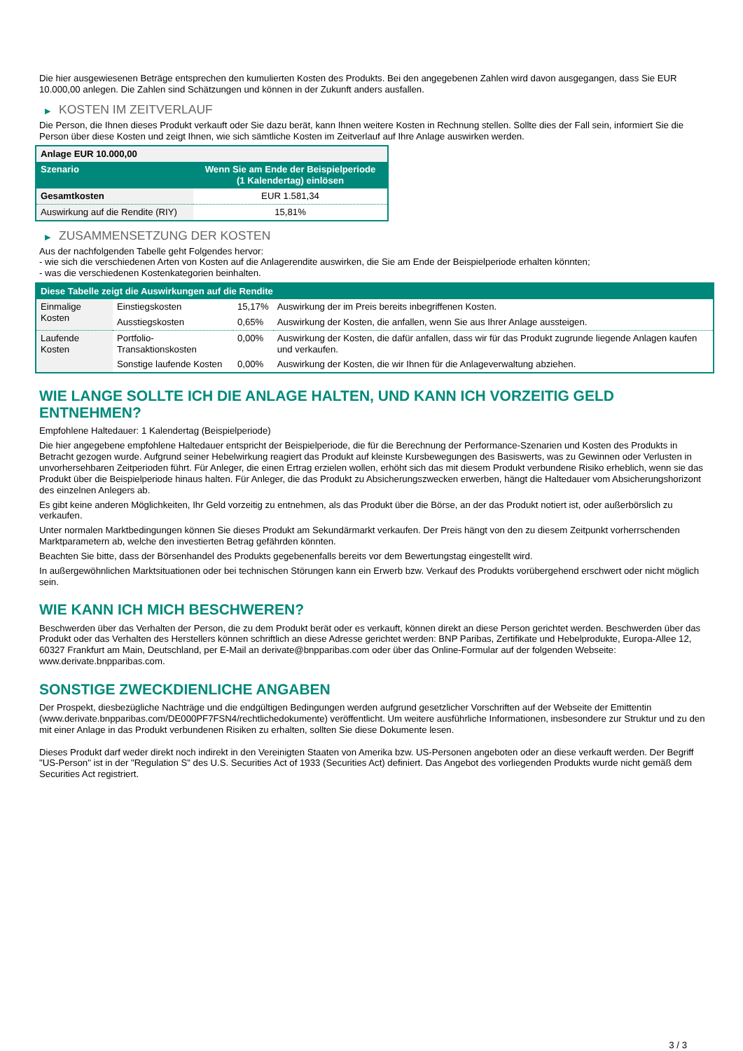Die hier ausgewiesenen Beträge entsprechen den kumulierten Kosten des Produkts. Bei den angegebenen Zahlen wird davon ausgegangen, dass Sie EUR 10.000,00 anlegen. Die Zahlen sind Schätzungen und können in der Zukunft anders ausfallen.
▶ KOSTEN IM ZEITVERLAUF
Die Person, die Ihnen dieses Produkt verkauft oder Sie dazu berät, kann Ihnen weitere Kosten in Rechnung stellen. Sollte dies der Fall sein, informiert Sie die Person über diese Kosten und zeigt Ihnen, wie sich sämtliche Kosten im Zeitverlauf auf Ihre Anlage auswirken werden.
| Anlage EUR 10.000,00 | |
| Szenario | Wenn Sie am Ende der Beispielperiode (1 Kalendertag) einlösen |
| Gesamtkosten | EUR 1.581,34 |
| Auswirkung auf die Rendite (RIY) | 15,81% |
▶ ZUSAMMENSETZUNG DER KOSTEN
Aus der nachfolgenden Tabelle geht Folgendes hervor:
- wie sich die verschiedenen Arten von Kosten auf die Anlagerendite auswirken, die Sie am Ende der Beispielperiode erhalten könnten;
- was die verschiedenen Kostenkategorien beinhalten.
| Diese Tabelle zeigt die Auswirkungen auf die Rendite | | | |
| Einmalige Kosten | Einstiegskosten | 15,17% | Auswirkung der im Preis bereits inbegriffenen Kosten. |
| | Ausstiegskosten | 0,65% | Auswirkung der Kosten, die anfallen, wenn Sie aus Ihrer Anlage aussteigen. |
| Laufende Kosten | Portfolio-Transaktionskosten | 0,00% | Auswirkung der Kosten, die dafür anfallen, dass wir für das Produkt zugrunde liegende Anlagen kaufen und verkaufen. |
| | Sonstige laufende Kosten | 0,00% | Auswirkung der Kosten, die wir Ihnen für die Anlageverwaltung abziehen. |
WIE LANGE SOLLTE ICH DIE ANLAGE HALTEN, UND KANN ICH VORZEITIG GELD ENTNEHMEN?
Empfohlene Haltedauer: 1 Kalendertag (Beispielperiode)
Die hier angegebene empfohlene Haltedauer entspricht der Beispielperiode, die für die Berechnung der Performance-Szenarien und Kosten des Produkts in Betracht gezogen wurde. Aufgrund seiner Hebelwirkung reagiert das Produkt auf kleinste Kursbewegungen des Basiswerts, was zu Gewinnen oder Verlusten in unvorhersehbaren Zeitperioden führt. Für Anleger, die einen Ertrag erzielen wollen, erhöht sich das mit diesem Produkt verbundene Risiko erheblich, wenn sie das Produkt über die Beispielperiode hinaus halten. Für Anleger, die das Produkt zu Absicherungszwecken erwerben, hängt die Haltedauer vom Absicherungshorizont des einzelnen Anlegers ab.
Es gibt keine anderen Möglichkeiten, Ihr Geld vorzeitig zu entnehmen, als das Produkt über die Börse, an der das Produkt notiert ist, oder außerbörslich zu verkaufen.
Unter normalen Marktbedingungen können Sie dieses Produkt am Sekundärmarkt verkaufen. Der Preis hängt von den zu diesem Zeitpunkt vorherrschenden Marktparametern ab, welche den investierten Betrag gefährden könnten.
Beachten Sie bitte, dass der Börsenhandel des Produkts gegebenenfalls bereits vor dem Bewertungstag eingestellt wird.
In außergewöhnlichen Marktsituationen oder bei technischen Störungen kann ein Erwerb bzw. Verkauf des Produkts vorübergehend erschwert oder nicht möglich sein.
WIE KANN ICH MICH BESCHWEREN?
Beschwerden über das Verhalten der Person, die zu dem Produkt berät oder es verkauft, können direkt an diese Person gerichtet werden. Beschwerden über das Produkt oder das Verhalten des Herstellers können schriftlich an diese Adresse gerichtet werden: BNP Paribas, Zertifikate und Hebelprodukte, Europa-Allee 12, 60327 Frankfurt am Main, Deutschland, per E-Mail an derivate@bnpparibas.com oder über das Online-Formular auf der folgenden Webseite: www.derivate.bnpparibas.com.
SONSTIGE ZWECKDIENLICHE ANGABEN
Der Prospekt, diesbezügliche Nachträge und die endgültigen Bedingungen werden aufgrund gesetzlicher Vorschriften auf der Webseite der Emittentin (www.derivate.bnpparibas.com/DE000PF7FSN4/rechtlichedokumente) veröffentlicht. Um weitere ausführliche Informationen, insbesondere zur Struktur und zu den mit einer Anlage in das Produkt verbundenen Risiken zu erhalten, sollten Sie diese Dokumente lesen.
Dieses Produkt darf weder direkt noch indirekt in den Vereinigten Staaten von Amerika bzw. US-Personen angeboten oder an diese verkauft werden. Der Begriff "US-Person" ist in der "Regulation S" des U.S. Securities Act of 1933 (Securities Act) definiert. Das Angebot des vorliegenden Produkts wurde nicht gemäß dem Securities Act registriert.
3 / 3